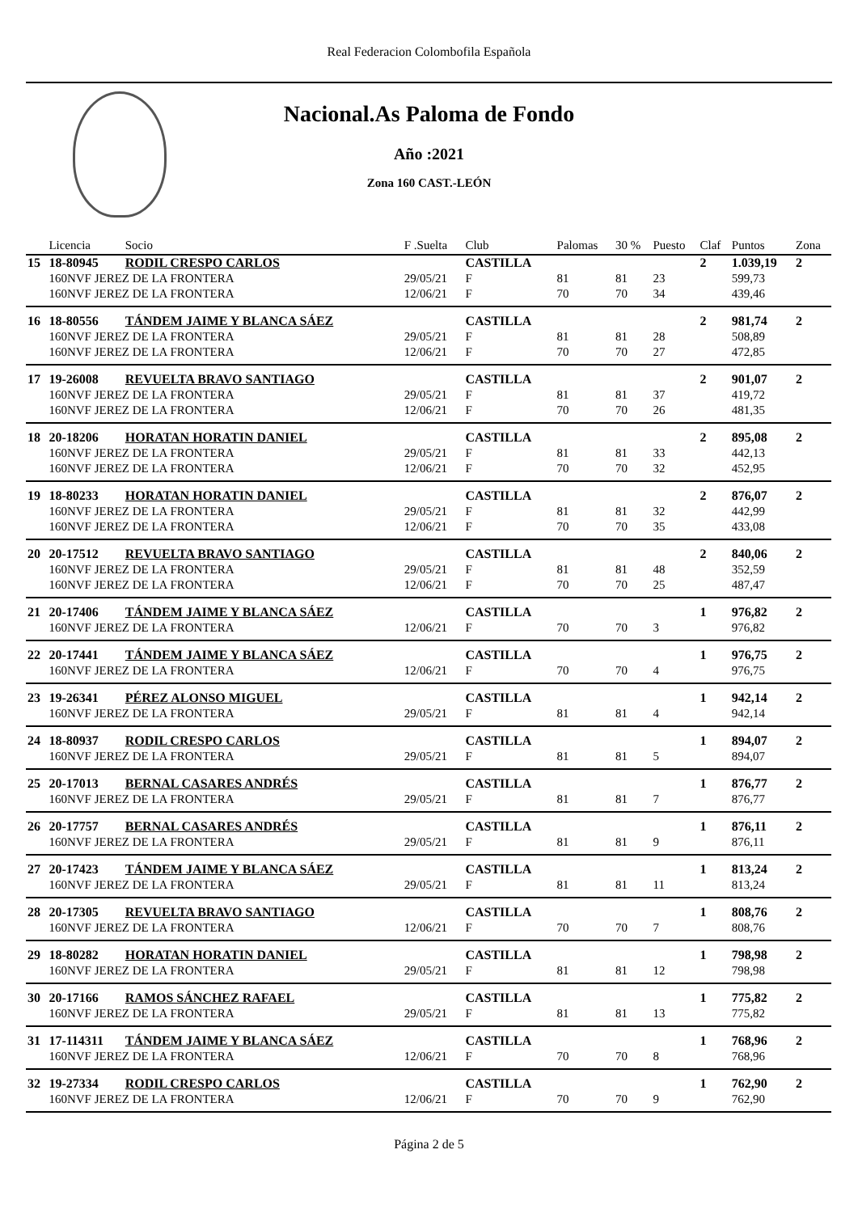Real Federacion Colombofila Española
Nacional.As Paloma de Fondo
Año :2021
Zona 160 CAST.-LEÓN
| | Licencia | Socio | F .Suelta | Club | Palomas | 30 % | Puesto | Claf | Puntos | Zona |
| --- | --- | --- | --- | --- | --- | --- | --- | --- | --- | --- |
| 15 | 18-80945 | RODIL CRESPO CARLOS | | CASTILLA | | | | 2 | 1.039,19 | 2 |
| | 160NVF JEREZ DE LA FRONTERA | | 29/05/21 | F | 81 | 81 | 23 | | 599,73 | |
| | 160NVF JEREZ DE LA FRONTERA | | 12/06/21 | F | 70 | 70 | 34 | | 439,46 | |
| 16 | 18-80556 | TÁNDEM JAIME Y BLANCA SÁEZ | | CASTILLA | | | | 2 | 981,74 | 2 |
| | 160NVF JEREZ DE LA FRONTERA | | 29/05/21 | F | 81 | 81 | 28 | | 508,89 | |
| | 160NVF JEREZ DE LA FRONTERA | | 12/06/21 | F | 70 | 70 | 27 | | 472,85 | |
| 17 | 19-26008 | REVUELTA BRAVO SANTIAGO | | CASTILLA | | | | 2 | 901,07 | 2 |
| | 160NVF JEREZ DE LA FRONTERA | | 29/05/21 | F | 81 | 81 | 37 | | 419,72 | |
| | 160NVF JEREZ DE LA FRONTERA | | 12/06/21 | F | 70 | 70 | 26 | | 481,35 | |
| 18 | 20-18206 | HORATAN HORATIN DANIEL | | CASTILLA | | | | 2 | 895,08 | 2 |
| | 160NVF JEREZ DE LA FRONTERA | | 29/05/21 | F | 81 | 81 | 33 | | 442,13 | |
| | 160NVF JEREZ DE LA FRONTERA | | 12/06/21 | F | 70 | 70 | 32 | | 452,95 | |
| 19 | 18-80233 | HORATAN HORATIN DANIEL | | CASTILLA | | | | 2 | 876,07 | 2 |
| | 160NVF JEREZ DE LA FRONTERA | | 29/05/21 | F | 81 | 81 | 32 | | 442,99 | |
| | 160NVF JEREZ DE LA FRONTERA | | 12/06/21 | F | 70 | 70 | 35 | | 433,08 | |
| 20 | 20-17512 | REVUELTA BRAVO SANTIAGO | | CASTILLA | | | | 2 | 840,06 | 2 |
| | 160NVF JEREZ DE LA FRONTERA | | 29/05/21 | F | 81 | 81 | 48 | | 352,59 | |
| | 160NVF JEREZ DE LA FRONTERA | | 12/06/21 | F | 70 | 70 | 25 | | 487,47 | |
| 21 | 20-17406 | TÁNDEM JAIME Y BLANCA SÁEZ | | CASTILLA | | | | 1 | 976,82 | 2 |
| | 160NVF JEREZ DE LA FRONTERA | | 12/06/21 | F | 70 | 70 | 3 | | 976,82 | |
| 22 | 20-17441 | TÁNDEM JAIME Y BLANCA SÁEZ | | CASTILLA | | | | 1 | 976,75 | 2 |
| | 160NVF JEREZ DE LA FRONTERA | | 12/06/21 | F | 70 | 70 | 4 | | 976,75 | |
| 23 | 19-26341 | PÉREZ ALONSO MIGUEL | | CASTILLA | | | | 1 | 942,14 | 2 |
| | 160NVF JEREZ DE LA FRONTERA | | 29/05/21 | F | 81 | 81 | 4 | | 942,14 | |
| 24 | 18-80937 | RODIL CRESPO CARLOS | | CASTILLA | | | | 1 | 894,07 | 2 |
| | 160NVF JEREZ DE LA FRONTERA | | 29/05/21 | F | 81 | 81 | 5 | | 894,07 | |
| 25 | 20-17013 | BERNAL CASARES ANDRÉS | | CASTILLA | | | | 1 | 876,77 | 2 |
| | 160NVF JEREZ DE LA FRONTERA | | 29/05/21 | F | 81 | 81 | 7 | | 876,77 | |
| 26 | 20-17757 | BERNAL CASARES ANDRÉS | | CASTILLA | | | | 1 | 876,11 | 2 |
| | 160NVF JEREZ DE LA FRONTERA | | 29/05/21 | F | 81 | 81 | 9 | | 876,11 | |
| 27 | 20-17423 | TÁNDEM JAIME Y BLANCA SÁEZ | | CASTILLA | | | | 1 | 813,24 | 2 |
| | 160NVF JEREZ DE LA FRONTERA | | 29/05/21 | F | 81 | 81 | 11 | | 813,24 | |
| 28 | 20-17305 | REVUELTA BRAVO SANTIAGO | | CASTILLA | | | | 1 | 808,76 | 2 |
| | 160NVF JEREZ DE LA FRONTERA | | 12/06/21 | F | 70 | 70 | 7 | | 808,76 | |
| 29 | 18-80282 | HORATAN HORATIN DANIEL | | CASTILLA | | | | 1 | 798,98 | 2 |
| | 160NVF JEREZ DE LA FRONTERA | | 29/05/21 | F | 81 | 81 | 12 | | 798,98 | |
| 30 | 20-17166 | RAMOS SÁNCHEZ RAFAEL | | CASTILLA | | | | 1 | 775,82 | 2 |
| | 160NVF JEREZ DE LA FRONTERA | | 29/05/21 | F | 81 | 81 | 13 | | 775,82 | |
| 31 | 17-114311 | TÁNDEM JAIME Y BLANCA SÁEZ | | CASTILLA | | | | 1 | 768,96 | 2 |
| | 160NVF JEREZ DE LA FRONTERA | | 12/06/21 | F | 70 | 70 | 8 | | 768,96 | |
| 32 | 19-27334 | RODIL CRESPO CARLOS | | CASTILLA | | | | 1 | 762,90 | 2 |
| | 160NVF JEREZ DE LA FRONTERA | | 12/06/21 | F | 70 | 70 | 9 | | 762,90 | |
Página 2 de 5